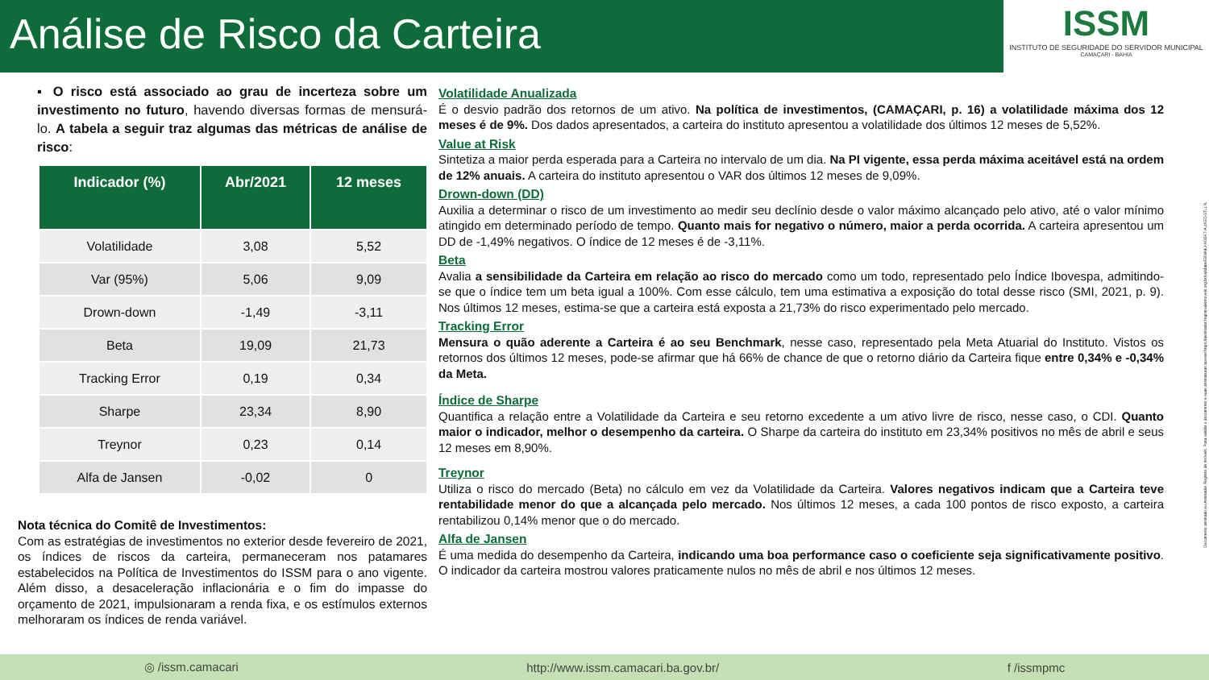Análise de Risco da Carteira
ISSM
INSTITUTO DE SEGURIDADE DO SERVIDOR MUNICIPAL
CAMAÇARI - BAHIA
▪ O risco está associado ao grau de incerteza sobre um investimento no futuro, havendo diversas formas de mensurá-lo. A tabela a seguir traz algumas das métricas de análise de risco:
| Indicador (%) | Abr/2021 | 12 meses |
| --- | --- | --- |
| Volatilidade | 3,08 | 5,52 |
| Var (95%) | 5,06 | 9,09 |
| Drown-down | -1,49 | -3,11 |
| Beta | 19,09 | 21,73 |
| Tracking Error | 0,19 | 0,34 |
| Sharpe | 23,34 | 8,90 |
| Treynor | 0,23 | 0,14 |
| Alfa de Jansen | -0,02 | 0 |
Nota técnica do Comitê de Investimentos:
Com as estratégias de investimentos no exterior desde fevereiro de 2021, os índices de riscos da carteira, permaneceram nos patamares estabelecidos na Política de Investimentos do ISSM para o ano vigente. Além disso, a desaceleração inflacionária e o fim do impasse do orçamento de 2021, impulsionaram a renda fixa, e os estímulos externos melhoraram os índices de renda variável.
Volatilidade Anualizada
É o desvio padrão dos retornos de um ativo. Na política de investimentos, (CAMAÇARI, p. 16) a volatilidade máxima dos 12 meses é de 9%. Dos dados apresentados, a carteira do instituto apresentou a volatilidade dos últimos 12 meses de 5,52%.
Value at Risk
Sintetiza a maior perda esperada para a Carteira no intervalo de um dia. Na PI vigente, essa perda máxima aceitável está na ordem de 12% anuais. A carteira do instituto apresentou o VAR dos últimos 12 meses de 9,09%.
Drown-down (DD)
Auxilia a determinar o risco de um investimento ao medir seu declínio desde o valor máximo alcançado pelo ativo, até o valor mínimo atingido em determinado período de tempo. Quanto mais for negativo o número, maior a perda ocorrida. A carteira apresentou um DD de -1,49% negativos. O índice de 12 meses é de -3,11%.
Beta
Avalia a sensibilidade da Carteira em relação ao risco do mercado como um todo, representado pelo Índice Ibovespa, admitindo-se que o índice tem um beta igual a 100%. Com esse cálculo, tem uma estimativa a exposição do total desse risco (SMI, 2021, p. 9). Nos últimos 12 meses, estima-se que a carteira está exposta a 21,73% do risco experimentado pelo mercado.
Tracking Error
Mensura o quão aderente a Carteira é ao seu Benchmark, nesse caso, representado pela Meta Atuarial do Instituto. Vistos os retornos dos últimos 12 meses, pode-se afirmar que há 66% de chance de que o retorno diário da Carteira fique entre 0,34% e -0,34% da Meta.
Índice de Sharpe
Quantifica a relação entre a Volatilidade da Carteira e seu retorno excedente a um ativo livre de risco, nesse caso, o CDI. Quanto maior o indicador, melhor o desempenho da carteira. O Sharpe da carteira do instituto em 23,34% positivos no mês de abril e seus 12 meses em 8,90%.
Treynor
Utiliza o risco do mercado (Beta) no cálculo em vez da Volatilidade da Carteira. Valores negativos indicam que a Carteira teve rentabilidade menor do que a alcançada pelo mercado. Nos últimos 12 meses, a cada 100 pontos de risco exposto, a carteira rentabilizou 0,14% menor que o do mercado.
Alfa de Jansen
É uma medida do desempenho da Carteira, indicando uma boa performance caso o coeficiente seja significativamente positivo. O indicador da carteira mostrou valores praticamente nulos no mês de abril e nos últimos 12 meses.
Documento assinado no Assinador Registro de Imóveis. Para validar o documento e suas assinaturas acesse https://assinador.registrodeimoveis.org.br/validate/EBWMU-XG5K7-AUXED-5TLLN.
◎ /issm.camacari http://www.issm.camacari.ba.gov.br/ f /issmpmc